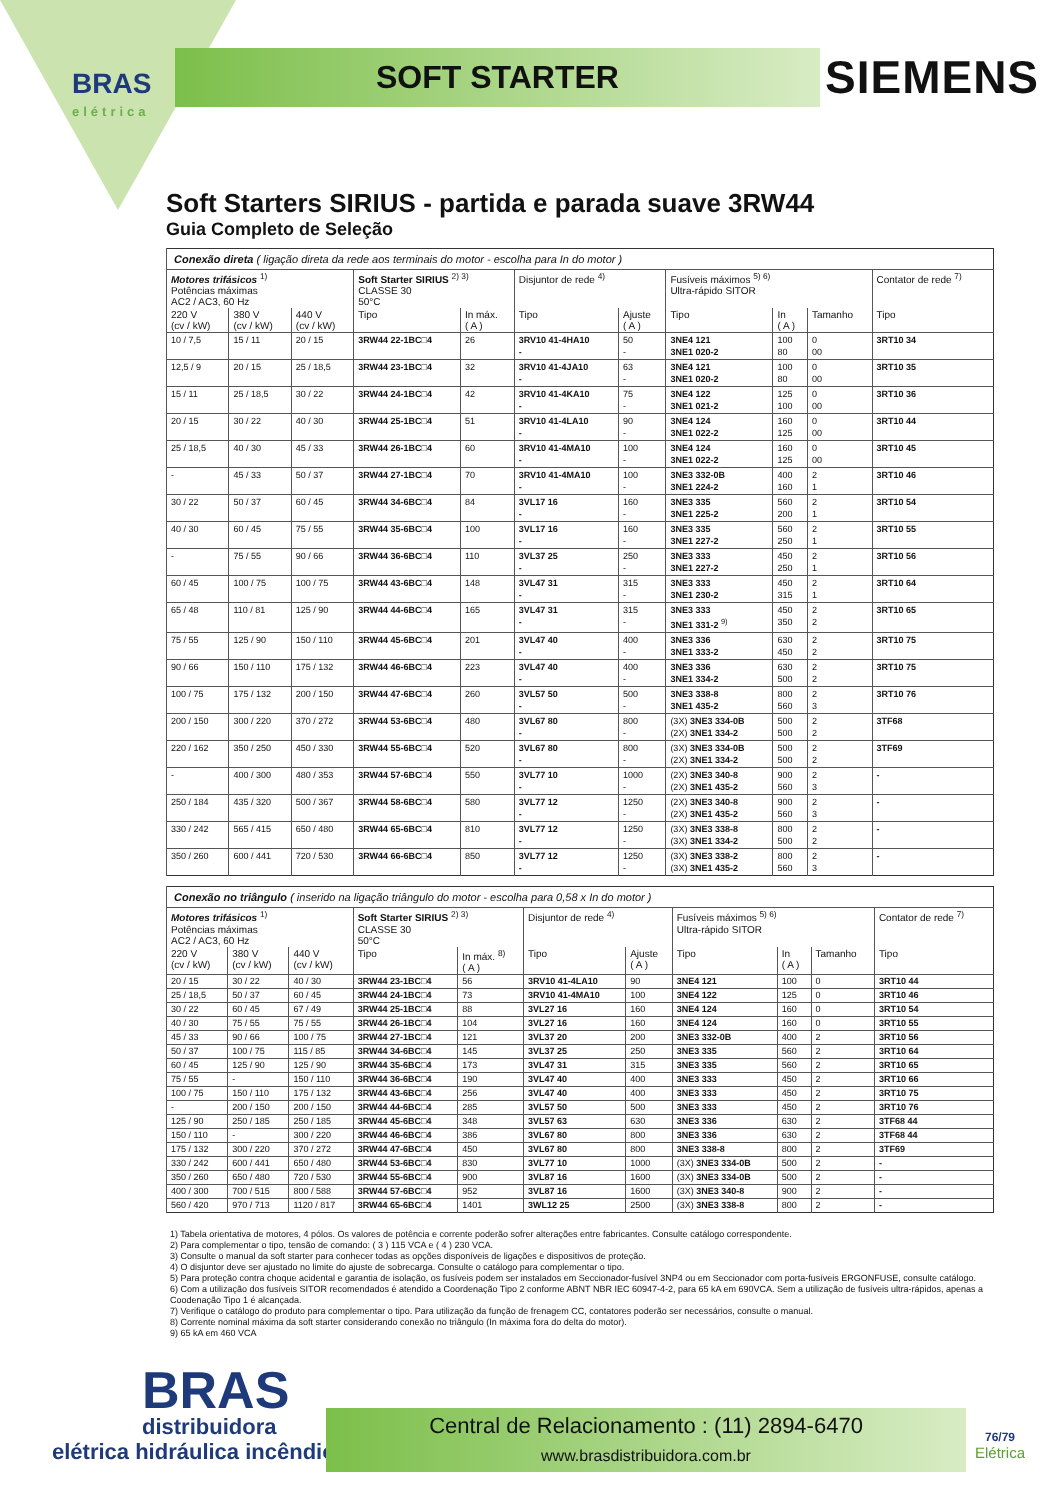BRAS
elétrica
SOFT STARTER SIEMENS
Soft Starters SIRIUS - partida e parada suave 3RW44
Guia Completo de Seleção
| Conexão direta ( ligação direta da rede aos terminais do motor - escolha para In do motor ) | | | | | | | | | | |
| --- | --- | --- | --- | --- | --- | --- | --- | --- | --- | --- |
| Motores trifásicos <sup>1)</sup> Potências máximas AC2 / AC3, 60 Hz | | | Soft Starter SIRIUS <sup>2) 3)</sup> CLASSE 30 50°C | | Disjuntor de rede <sup>4)</sup> | | Fusíveis máximos <sup>5) 6)</sup> Ultra-rápido SITOR | | | Contator de rede <sup>7)</sup> |
| 220 V (cv / kW) | 380 V (cv / kW) | 440 V (cv / kW) | Tipo | In máx. ( A ) | Tipo | Ajuste ( A ) | Tipo | In ( A ) | Tamanho | Tipo |
| 10 / 7,5 | 15 / 11 | 20 / 15 | 3RW44 22-1BC□4 | 26 | 3RV10 41-4HA10 - | 50 - | 3NE4 121 3NE1 020-2 | 100 80 | 0 00 | 3RT10 34 |
| 12,5 / 9 | 20 / 15 | 25 / 18,5 | 3RW44 23-1BC□4 | 32 | 3RV10 41-4JA10 - | 63 - | 3NE4 121 3NE1 020-2 | 100 80 | 0 00 | 3RT10 35 |
| 15 / 11 | 25 / 18,5 | 30 / 22 | 3RW44 24-1BC□4 | 42 | 3RV10 41-4KA10 - | 75 - | 3NE4 122 3NE1 021-2 | 125 100 | 0 00 | 3RT10 36 |
| 20 / 15 | 30 / 22 | 40 / 30 | 3RW44 25-1BC□4 | 51 | 3RV10 41-4LA10 - | 90 - | 3NE4 124 3NE1 022-2 | 160 125 | 0 00 | 3RT10 44 |
| 25 / 18,5 | 40 / 30 | 45 / 33 | 3RW44 26-1BC□4 | 60 | 3RV10 41-4MA10 - | 100 - | 3NE4 124 3NE1 022-2 | 160 125 | 0 00 | 3RT10 45 |
| - | 45 / 33 | 50 / 37 | 3RW44 27-1BC□4 | 70 | 3RV10 41-4MA10 - | 100 - | 3NE3 332-0B 3NE1 224-2 | 400 160 | 2 1 | 3RT10 46 |
| 30 / 22 | 50 / 37 | 60 / 45 | 3RW44 34-6BC□4 | 84 | 3VL17 16 - | 160 - | 3NE3 335 3NE1 225-2 | 560 200 | 2 1 | 3RT10 54 |
| 40 / 30 | 60 / 45 | 75 / 55 | 3RW44 35-6BC□4 | 100 | 3VL17 16 - | 160 - | 3NE3 335 3NE1 227-2 | 560 250 | 2 1 | 3RT10 55 |
| - | 75 / 55 | 90 / 66 | 3RW44 36-6BC□4 | 110 | 3VL37 25 - | 250 - | 3NE3 333 3NE1 227-2 | 450 250 | 2 1 | 3RT10 56 |
| 60 / 45 | 100 / 75 | 100 / 75 | 3RW44 43-6BC□4 | 148 | 3VL47 31 - | 315 - | 3NE3 333 3NE1 230-2 | 450 315 | 2 1 | 3RT10 64 |
| 65 / 48 | 110 / 81 | 125 / 90 | 3RW44 44-6BC□4 | 165 | 3VL47 31 - | 315 - | 3NE3 333 3NE1 331-2 <sup>9)</sup> | 450 350 | 2 2 | 3RT10 65 |
| 75 / 55 | 125 / 90 | 150 / 110 | 3RW44 45-6BC□4 | 201 | 3VL47 40 - | 400 - | 3NE3 336 3NE1 333-2 | 630 450 | 2 2 | 3RT10 75 |
| 90 / 66 | 150 / 110 | 175 / 132 | 3RW44 46-6BC□4 | 223 | 3VL47 40 - | 400 - | 3NE3 336 3NE1 334-2 | 630 500 | 2 2 | 3RT10 75 |
| 100 / 75 | 175 / 132 | 200 / 150 | 3RW44 47-6BC□4 | 260 | 3VL57 50 - | 500 - | 3NE3 338-8 3NE1 435-2 | 800 560 | 2 3 | 3RT10 76 |
| 200 / 150 | 300 / 220 | 370 / 272 | 3RW44 53-6BC□4 | 480 | 3VL67 80 - | 800 - | (3X) 3NE3 334-0B (2X) 3NE1 334-2 | 500 500 | 2 2 | 3TF68 |
| 220 / 162 | 350 / 250 | 450 / 330 | 3RW44 55-6BC□4 | 520 | 3VL67 80 - | 800 - | (3X) 3NE3 334-0B (2X) 3NE1 334-2 | 500 500 | 2 2 | 3TF69 |
| - | 400 / 300 | 480 / 353 | 3RW44 57-6BC□4 | 550 | 3VL77 10 - | 1000 - | (2X) 3NE3 340-8 (2X) 3NE1 435-2 | 900 560 | 2 3 | - |
| 250 / 184 | 435 / 320 | 500 / 367 | 3RW44 58-6BC□4 | 580 | 3VL77 12 - | 1250 - | (2X) 3NE3 340-8 (2X) 3NE1 435-2 | 900 560 | 2 3 | - |
| 330 / 242 | 565 / 415 | 650 / 480 | 3RW44 65-6BC□4 | 810 | 3VL77 12 - | 1250 - | (3X) 3NE3 338-8 (3X) 3NE1 334-2 | 800 500 | 2 2 | - |
| 350 / 260 | 600 / 441 | 720 / 530 | 3RW44 66-6BC□4 | 850 | 3VL77 12 - | 1250 - | (3X) 3NE3 338-2 (3X) 3NE1 435-2 | 800 560 | 2 3 | - |
| Conexão no triângulo ( inserido na ligação triângulo do motor - escolha para 0,58 x In do motor ) | | | | | | | | | | |
| --- | --- | --- | --- | --- | --- | --- | --- | --- | --- | --- |
| Motores trifásicos <sup>1)</sup> Potências máximas AC2 / AC3, 60 Hz | | | Soft Starter SIRIUS <sup>2) 3)</sup> CLASSE 30 50°C | | Disjuntor de rede <sup>4)</sup> | | Fusíveis máximos <sup>5) 6)</sup> Ultra-rápido SITOR | | | Contator de rede <sup>7)</sup> |
| 220 V (cv / kW) | 380 V (cv / kW) | 440 V (cv / kW) | Tipo | In máx. <sup>8)</sup> ( A ) | Tipo | Ajuste ( A ) | Tipo | In ( A ) | Tamanho | Tipo |
| 20 / 15 | 30 / 22 | 40 / 30 | 3RW44 23-1BC□4 | 56 | 3RV10 41-4LA10 | 90 | 3NE4 121 | 100 | 0 | 3RT10 44 |
| 25 / 18,5 | 50 / 37 | 60 / 45 | 3RW44 24-1BC□4 | 73 | 3RV10 41-4MA10 | 100 | 3NE4 122 | 125 | 0 | 3RT10 46 |
| 30 / 22 | 60 / 45 | 67 / 49 | 3RW44 25-1BC□4 | 88 | 3VL27 16 | 160 | 3NE4 124 | 160 | 0 | 3RT10 54 |
| 40 / 30 | 75 / 55 | 75 / 55 | 3RW44 26-1BC□4 | 104 | 3VL27 16 | 160 | 3NE4 124 | 160 | 0 | 3RT10 55 |
| 45 / 33 | 90 / 66 | 100 / 75 | 3RW44 27-1BC□4 | 121 | 3VL37 20 | 200 | 3NE3 332-0B | 400 | 2 | 3RT10 56 |
| 50 / 37 | 100 / 75 | 115 / 85 | 3RW44 34-6BC□4 | 145 | 3VL37 25 | 250 | 3NE3 335 | 560 | 2 | 3RT10 64 |
| 60 / 45 | 125 / 90 | 125 / 90 | 3RW44 35-6BC□4 | 173 | 3VL47 31 | 315 | 3NE3 335 | 560 | 2 | 3RT10 65 |
| 75 / 55 | - | 150 / 110 | 3RW44 36-6BC□4 | 190 | 3VL47 40 | 400 | 3NE3 333 | 450 | 2 | 3RT10 66 |
| 100 / 75 | 150 / 110 | 175 / 132 | 3RW44 43-6BC□4 | 256 | 3VL47 40 | 400 | 3NE3 333 | 450 | 2 | 3RT10 75 |
| - | 200 / 150 | 200 / 150 | 3RW44 44-6BC□4 | 285 | 3VL57 50 | 500 | 3NE3 333 | 450 | 2 | 3RT10 76 |
| 125 / 90 | 250 / 185 | 250 / 185 | 3RW44 45-6BC□4 | 348 | 3VL57 63 | 630 | 3NE3 336 | 630 | 2 | 3TF68 44 |
| 150 / 110 | - | 300 / 220 | 3RW44 46-6BC□4 | 386 | 3VL67 80 | 800 | 3NE3 336 | 630 | 2 | 3TF68 44 |
| 175 / 132 | 300 / 220 | 370 / 272 | 3RW44 47-6BC□4 | 450 | 3VL67 80 | 800 | 3NE3 338-8 | 800 | 2 | 3TF69 |
| 330 / 242 | 600 / 441 | 650 / 480 | 3RW44 53-6BC□4 | 830 | 3VL77 10 | 1000 | (3X) 3NE3 334-0B | 500 | 2 | - |
| 350 / 260 | 650 / 480 | 720 / 530 | 3RW44 55-6BC□4 | 900 | 3VL87 16 | 1600 | (3X) 3NE3 334-0B | 500 | 2 | - |
| 400 / 300 | 700 / 515 | 800 / 588 | 3RW44 57-6BC□4 | 952 | 3VL87 16 | 1600 | (3X) 3NE3 340-8 | 900 | 2 | - |
| 560 / 420 | 970 / 713 | 1120 / 817 | 3RW44 65-6BC□4 | 1401 | 3WL12 25 | 2500 | (3X) 3NE3 338-8 | 800 | 2 | - |
1) Tabela orientativa de motores, 4 pólos. Os valores de potência e corrente poderão sofrer alterações entre fabricantes. Consulte catálogo correspondente.
2) Para complementar o tipo, tensão de comando: ( 3 ) 115 VCA e ( 4 ) 230 VCA.
3) Consulte o manual da soft starter para conhecer todas as opções disponíveis de ligações e dispositivos de proteção.
4) O disjuntor deve ser ajustado no limite do ajuste de sobrecarga. Consulte o catálogo para complementar o tipo.
5) Para proteção contra choque acidental e garantia de isolação, os fusíveis podem ser instalados em Seccionador-fusível 3NP4 ou em Seccionador com porta-fusíveis ERGONFUSE, consulte catálogo.
6) Com a utilização dos fusíveis SITOR recomendados é atendido a Coordenação Tipo 2 conforme ABNT NBR IEC 60947-4-2, para 65 kA em 690VCA. Sem a utilização de fusíveis ultra-rápidos, apenas a Coodenação Tipo 1 é alcançada.
7) Verifique o catálogo do produto para complementar o tipo. Para utilização da função de frenagem CC, contatores poderão ser necessários, consulte o manual.
8) Corrente nominal máxima da soft starter considerando conexão no triângulo (In máxima fora do delta do motor).
9) 65 kA em 460 VCA
BRAS
distribuidora
elétrica hidráulica incêndio
Central de Relacionamento : (11) 2894-6470
www.brasdistribuidora.com.br
76/79
Elétrica